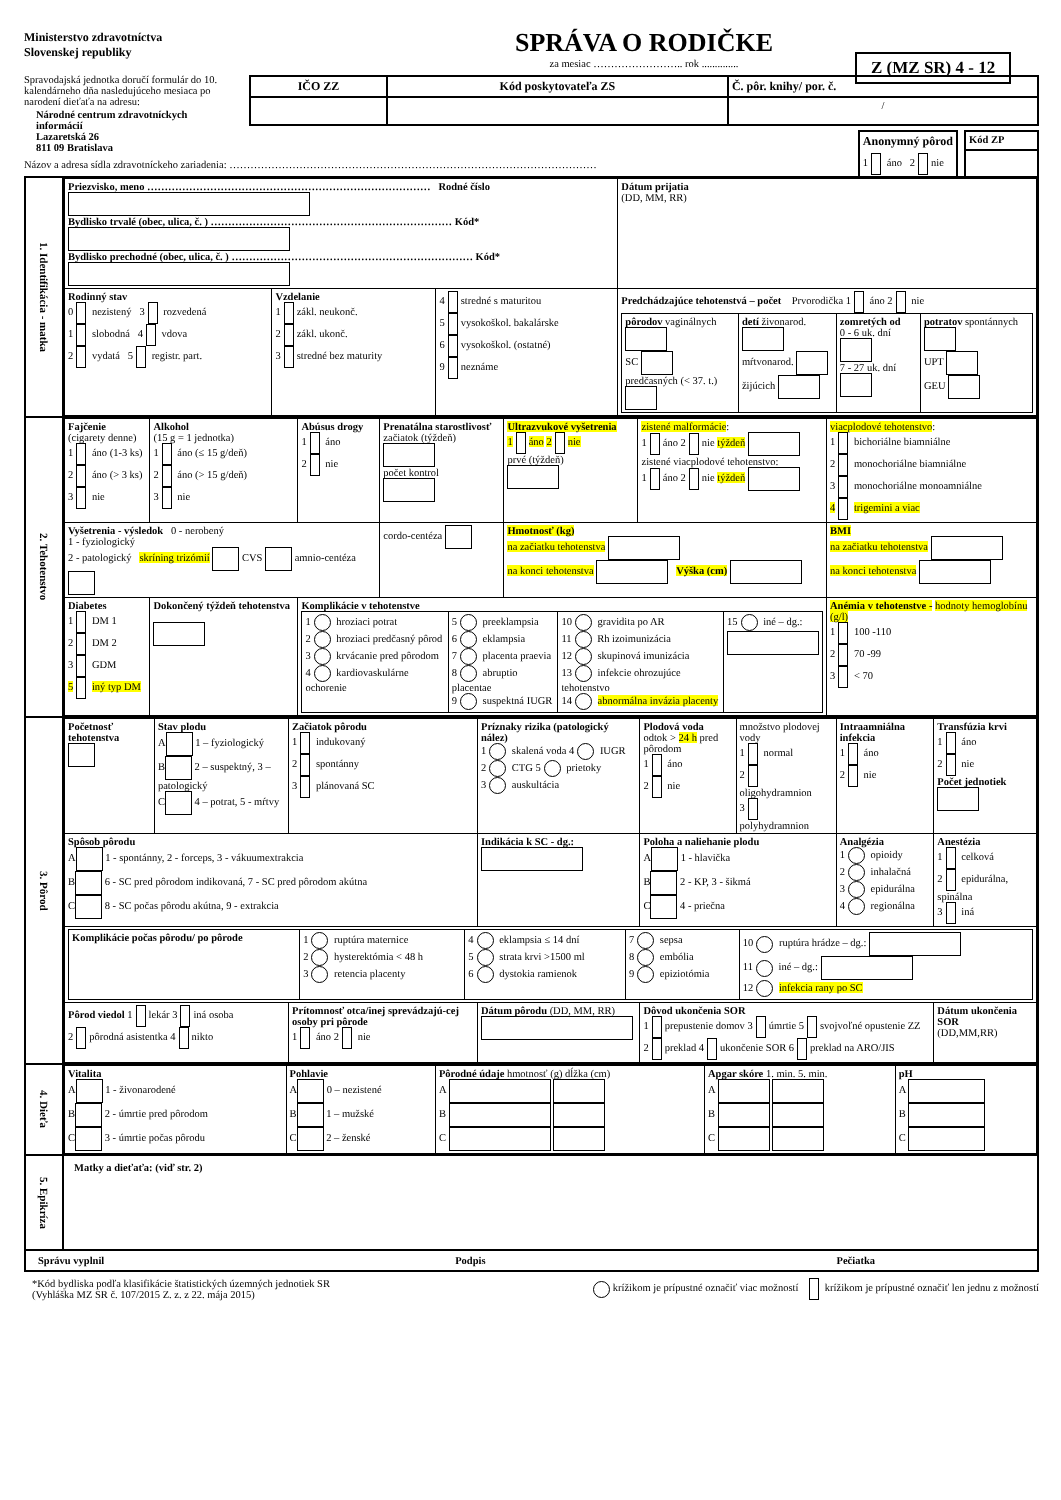Ministerstvo zdravotníctva
Slovenskej republiky
Spravodajská jednotka doručí formulár do 10. kalendárneho dňa nasledujúceho mesiaca po narodení dieťaťa na adresu:
Národné centrum zdravotníckych informácií
Lazaretská 26
811 09 Bratislava
SPRÁVA O RODIČKE
za mesiac …………………….. rok ..............
| IČO ZZ | Kód poskytovateľa ZS | Č. pôr. knihy/ por. č. |
| --- | --- | --- |
| | | / |
| Anonymný pôrod |
| --- |
| 1 áno 2 nie |
| Kód ZP |
| --- |
Názov a adresa sídla zdravotníckeho zariadenia: ……………………………………………………………………………………………
Z (MZ SR) 4 - 12
| 1. Identifikácia - matka | / Priezvisko, meno ……………………………………………………………………… Rodné číslo Bydlisko trvalé (obec, ulica, č. ) …………………………………………………………… Kód* Bydlisko prechodné (obec, ulica, č. ) …………………………………………………………… Kód* / / / / Dátum prijatia (DD, MM, RR) / / Rodinný stav 0 nezistený 3 rozvedená 1 slobodná 4 vdova 2 vydatá 5 registr. part. / Vzdelanie 1 zákl. neukonč. 2 zákl. ukonč. 3 stredné bez maturity / 4 stredné s maturitou 5 vysokoškol. bakalárske 6 vysokoškol. (ostatné) 9 neznáme / Predchádzajúce tehotenstvá – počet Prvorodička 1 áno 2 nie / pôrodov vaginálnych SC predčasných (< 37. t.) / detí živonarod. mŕtvonarod. žijúcich / zomretých od 0 - 6 uk. dní 7 - 27 uk. dní / potratov spontánnych UPT GEU / / / |
| 2. Tehotenstvo | / Fajčenie (cigarety denne) 1 áno (1-3 ks) 2 áno (> 3 ks) 3 nie / Alkohol (15 g = 1 jednotka) 1 áno (≤ 15 g/deň) 2 áno (> 15 g/deň) 3 nie / Abúsus drogy 1 áno 2 nie / Prenatálna starostlivosť začiatok (týždeň) počet kontrol / Ultrazvukové vyšetrenia 1 áno 2 nie prvé (týždeň) / zistené malformácie : 1 áno 2 nie týždeň zistené viacplodové tehotenstvo: 1 áno 2 nie týždeň / viacplodové tehotenstvo : 1 bichoriálne biamniálne 2 monochoriálne biamniálne 3 monochoriálne monoamniálne 4 trigemini a viac / / / Vyšetrenia - výsledok 0 - nerobený 1 - fyziologický 2 - patologický skríning trizómií CVS amnio-centéza / / / cordo-centéza / Hmotnosť (kg) na začiatku tehotenstva na konci tehotenstva Výška (cm) / / BMI na začiatku tehotenstva na konci tehotenstva / / / Diabetes 1 DM 1 2 DM 2 3 GDM 5 iný typ DM / Dokončený týždeň tehotenstva / Komplikácie v tehotenstve / 1 hroziaci potrat 2 hroziaci predčasný pôrod 3 krvácanie pred pôrodom 4 kardiovaskulárne ochorenie / 5 preeklampsia 6 eklampsia 7 placenta praevia 8 abruptio placentae 9 suspektná IUGR / 10 gravidita po AR 11 Rh izoimunizácia 12 skupinová imunizácia 13 infekcie ohrozujúce tehotenstvo 14 abnormálna invázia placenty / 15 iné – dg.: / / / / / / Anémia v tehotenstve - hodnoty hemoglobínu (g/l) 1 100 -110 2 70 -99 3 < 70 / |
| 3. Pôrod | / Početnosť tehotenstva / Stav plodu A 1 – fyziologický B 2 – suspektný, 3 – patologický C 4 – potrat, 5 - mŕtvy / Začiatok pôrodu 1 indukovaný 2 spontánny 3 plánovaná SC / Príznaky rizika (patologický nález) 1 skalená voda 4 IUGR 2 CTG 5 prietoky 3 auskultácia / Plodová voda odtok > 24 h pred pôrodom 1 áno 2 nie / množstvo plodovej vody 1 normal 2 oligohydramnion 3 polyhydramnion / Intraamniálna infekcia 1 áno 2 nie / Transfúzia krvi 1 áno 2 nie Počet jednotiek / / Spôsob pôrodu A 1 - spontánny, 2 - forceps, 3 - vákuumextrakcia B 6 - SC pred pôrodom indikovaná, 7 - SC pred pôrodom akútna C 8 - SC počas pôrodu akútna, 9 - extrakcia / / / Indikácia k SC - dg.: / Poloha a naliehanie plodu A 1 - hlavička B 2 - KP, 3 - šikmá C 4 - priečna / / Analgézia 1 opioidy 2 inhalačná 3 epidurálna 4 regionálna / Anestézia 1 celková 2 epidurálna, spinálna 3 iná / / / Komplikácie počas pôrodu/ po pôrode / 1 ruptúra maternice 2 hysterektómia < 48 h 3 retencia placenty / 4 eklampsia ≤ 14 dní 5 strata krvi >1500 ml 6 dystokia ramienok / 7 sepsa 8 embólia 9 epiziotómia / 10 ruptúra hrádze – dg.: 11 iné – dg.: 12 infekcia rany po SC / / / / / / / / / / Pôrod viedol 1 lekár 3 iná osoba 2 pôrodná asistentka 4 nikto / / Prítomnosť otca/inej sprevádzajú-cej osoby pri pôrode 1 áno 2 nie / Dátum pôrodu (DD, MM, RR) / Dôvod ukončenia SOR 1 prepustenie domov 3 úmrtie 5 svojvoľné opustenie ZZ 2 preklad 4 ukončenie SOR 6 preklad na ARO/JIS / / / Dátum ukončenia SOR (DD,MM,RR) / |
| 4. Dieťa | / Vitalita A 1 - živonarodené B 2 - úmrtie pred pôrodom C 3 - úmrtie počas pôrodu / Pohlavie A 0 – nezistené B 1 – mužské C 2 – ženské / Pôrodné údaje hmotnosť (g) dĺžka (cm) A B C / Apgar skóre 1. min. 5. min. A B C / pH A B C / |
| 5. Epikríza | Matky a dieťaťa: (viď str. 2) |
| Správu vyplnil Podpis Pečiatka | |
*Kód bydliska podľa klasifikácie štatistických územných jednotiek SR
(Vyhláška MZ SR č. 107/2015 Z. z. z 22. mája 2015)
krížikom je prípustné označiť viac možností krížikom je prípustné označiť len jednu z možností